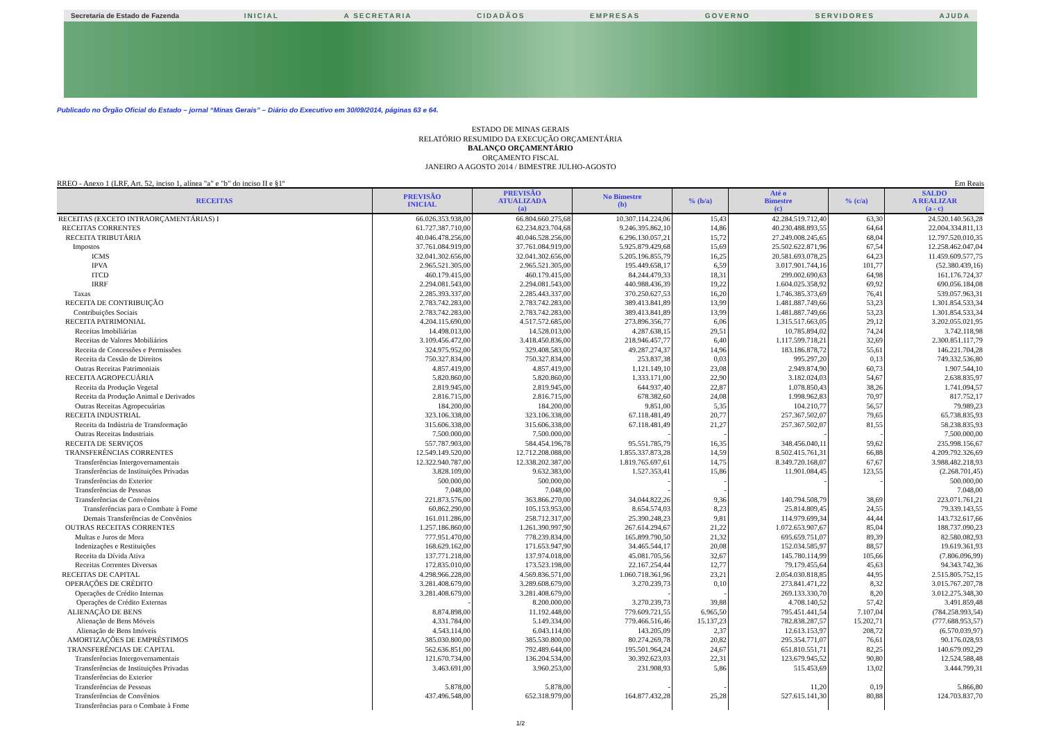Secretaria de Estado de Fazenda INICIAL A SECRETARIA CIDADÃOS EMPRESAS GOVERNO SERVIDORES AJUDA
Publicado no Órgão Oficial do Estado – jornal “Minas Gerais” – Diário do Executivo em 30/09/2014, páginas 63 e 64.
ESTADO DE MINAS GERAIS
RELATÓRIO RESUMIDO DA EXECUÇÃO ORÇAMENTÁRIA
BALANÇO ORÇAMENTÁRIO
ORÇAMENTO FISCAL
JANEIRO A AGOSTO 2014 / BIMESTRE JULHO-AGOSTO
RREO - Anexo 1 (LRF, Art. 52, inciso 1, alínea "a" e "b" do inciso II e §1º Em Reais
| RECEITAS | PREVISÃO INICIAL | PREVISÃO ATUALIZADA (a) | No Bimestre (b) | % (b/a) | Até o Bimestre (c) | % (c/a) | SALDO A REALIZAR (a - c) |
| --- | --- | --- | --- | --- | --- | --- | --- |
| RECEITAS (EXCETO INTRAORÇAMENTÁRIAS) I | 66.026.353.938,00 | 66.804.660.275,68 | 10.307.114.224,06 | 15,43 | 42.284.519.712,40 | 63,30 | 24.520.140.563,28 |
| RECEITAS CORRENTES | 61.727.387.710,00 | 62.234.823.704,68 | 9.246.395.862,10 | 14,86 | 40.230.488.893,55 | 64,64 | 22.004.334.811,13 |
| RECEITA TRIBUTÁRIA | 40.046.478.256,00 | 40.046.528.256,00 | 6.296.130.057,21 | 15,72 | 27.249.008.245,65 | 68,04 | 12.797.520.010,35 |
| Impostos | 37.761.084.919,00 | 37.761.084.919,00 | 5.925.879.429,68 | 15,69 | 25.502.622.871,96 | 67,54 | 12.258.462.047,04 |
| ICMS | 32.041.302.656,00 | 32.041.302.656,00 | 5.205.196.855,79 | 16,25 | 20.581.693.078,25 | 64,23 | 11.459.609.577,75 |
| IPVA | 2.965.521.305,00 | 2.965.521.305,00 | 195.449.658,17 | 6,59 | 3.017.901.744,16 | 101,77 | (52.380.439,16) |
| ITCD | 460.179.415,00 | 460.179.415,00 | 84.244.479,33 | 18,31 | 299.002.690,63 | 64,98 | 161.176.724,37 |
| IRRF | 2.294.081.543,00 | 2.294.081.543,00 | 440.988.436,39 | 19,22 | 1.604.025.358,92 | 69,92 | 690.056.184,08 |
| Taxas | 2.285.393.337,00 | 2.285.443.337,00 | 370.250.627,53 | 16,20 | 1.746.385.373,69 | 76,41 | 539.057.963,31 |
| RECEITA DE CONTRIBUIÇÃO | 2.783.742.283,00 | 2.783.742.283,00 | 389.413.841,89 | 13,99 | 1.481.887.749,66 | 53,23 | 1.301.854.533,34 |
| Contribuições Sociais | 2.783.742.283,00 | 2.783.742.283,00 | 389.413.841,89 | 13,99 | 1.481.887.749,66 | 53,23 | 1.301.854.533,34 |
| RECEITA PATRIMONIAL | 4.204.115.690,00 | 4.517.572.685,00 | 273.896.356,77 | 6,06 | 1.315.517.663,05 | 29,12 | 3.202.055.021,95 |
| Receitas Imobiliárias | 14.498.013,00 | 14.528.013,00 | 4.287.638,15 | 29,51 | 10.785.894,02 | 74,24 | 3.742.118,98 |
| Receitas de Valores Mobiliários | 3.109.456.472,00 | 3.418.450.836,00 | 218.946.457,77 | 6,40 | 1.117.599.718,21 | 32,69 | 2.300.851.117,79 |
| Receita de Concessões e Permissões | 324.975.952,00 | 329.408.583,00 | 49.287.274,37 | 14,96 | 183.186.878,72 | 55,61 | 146.221.704,28 |
| Receita da Cessão de Direitos | 750.327.834,00 | 750.327.834,00 | 253.837,38 | 0,03 | 995.297,20 | 0,13 | 749.332.536,80 |
| Outras Receitas Patrimoniais | 4.857.419,00 | 4.857.419,00 | 1.121.149,10 | 23,08 | 2.949.874,90 | 60,73 | 1.907.544,10 |
| RECEITA AGROPECUÁRIA | 5.820.860,00 | 5.820.860,00 | 1.333.171,00 | 22,90 | 3.182.024,03 | 54,67 | 2.638.835,97 |
| Receita da Produção Vegetal | 2.819.945,00 | 2.819.945,00 | 644.937,40 | 22,87 | 1.078.850,43 | 38,26 | 1.741.094,57 |
| Receita da Produção Animal e Derivados | 2.816.715,00 | 2.816.715,00 | 678.382,60 | 24,08 | 1.998.962,83 | 70,97 | 817.752,17 |
| Outras Receitas Agropecuárias | 184.200,00 | 184.200,00 | 9.851,00 | 5,35 | 104.210,77 | 56,57 | 79.989,23 |
| RECEITA INDUSTRIAL | 323.106.338,00 | 323.106.338,00 | 67.118.481,49 | 20,77 | 257.367.502,07 | 79,65 | 65.738.835,93 |
| Receita da Indústria de Transformação | 315.606.338,00 | 315.606.338,00 | 67.118.481,49 | 21,27 | 257.367.502,07 | 81,55 | 58.238.835,93 |
| Outras Receitas Industriais | 7.500.000,00 | 7.500.000,00 | - | - | - | - | 7.500.000,00 |
| RECEITA DE SERVIÇOS | 557.787.903,00 | 584.454.196,78 | 95.551.785,79 | 16,35 | 348.456.040,11 | 59,62 | 235.998.156,67 |
| TRANSFERÊNCIAS CORRENTES | 12.549.149.520,00 | 12.712.208.088,00 | 1.855.337.873,28 | 14,59 | 8.502.415.761,31 | 66,88 | 4.209.792.326,69 |
| Transferências Intergovernamentais | 12.322.940.787,00 | 12.338.202.387,00 | 1.819.765.697,61 | 14,75 | 8.349.720.168,07 | 67,67 | 3.988.482.218,93 |
| Transferências de Instituições Privadas | 3.828.109,00 | 9.632.383,00 | 1.527.353,41 | 15,86 | 11.901.084,45 | 123,55 | (2.268.701,45) |
| Transferências do Exterior | 500.000,00 | 500.000,00 | - | - | - | - | 500.000,00 |
| Transferências de Pessoas | 7.048,00 | 7.048,00 | - | - | | | 7.048,00 |
| Transferências de Convênios | 221.873.576,00 | 363.866.270,00 | 34.044.822,26 | 9,36 | 140.794.508,79 | 38,69 | 223.071.761,21 |
| Transferências para o Combate à Fome | 60.862.290,00 | 105.153.953,00 | 8.654.574,03 | 8,23 | 25.814.809,45 | 24,55 | 79.339.143,55 |
| Demais Transferências de Convênios | 161.011.286,00 | 258.712.317,00 | 25.390.248,23 | 9,81 | 114.979.699,34 | 44,44 | 143.732.617,66 |
| OUTRAS RECEITAS CORRENTES | 1.257.186.860,00 | 1.261.390.997,90 | 267.614.294,67 | 21,22 | 1.072.653.907,67 | 85,04 | 188.737.090,23 |
| Multas e Juros de Mora | 777.951.470,00 | 778.239.834,00 | 165.899.790,50 | 21,32 | 695.659.751,07 | 89,39 | 82.580.082,93 |
| Indenizações e Restituições | 168.629.162,00 | 171.653.947,90 | 34.465.544,17 | 20,08 | 152.034.585,97 | 88,57 | 19.619.361,93 |
| Receita da Dívida Ativa | 137.771.218,00 | 137.974.018,00 | 45.081.705,56 | 32,67 | 145.780.114,99 | 105,66 | (7.806.096,99) |
| Receitas Correntes Diversas | 172.835.010,00 | 173.523.198,00 | 22.167.254,44 | 12,77 | 79.179.455,64 | 45,63 | 94.343.742,36 |
| RECEITAS DE CAPITAL | 4.298.966.228,00 | 4.569.836.571,00 | 1.060.718.361,96 | 23,21 | 2.054.030.818,85 | 44,95 | 2.515.805.752,15 |
| OPERAÇÕES DE CRÉDITO | 3.281.408.679,00 | 3.289.608.679,00 | 3.270.239,73 | 0,10 | 273.841.471,22 | 8,32 | 3.015.767.207,78 |
| Operações de Crédito Internas | 3.281.408.679,00 | 3.281.408.679,00 | - | - | 269.133.330,70 | 8,20 | 3.012.275.348,30 |
| Operações de Crédito Externas | - | 8.200.000,00 | 3.270.239,73 | 39,88 | 4.708.140,52 | 57,42 | 3.491.859,48 |
| ALIENAÇÃO DE BENS | 8.874.898,00 | 11.192.448,00 | 779.609.721,55 | 6.965,50 | 795.451.441,54 | 7.107,04 | (784.258.993,54) |
| Alienação de Bens Móveis | 4.331.784,00 | 5.149.334,00 | 779.466.516,46 | 15.137,23 | 782.838.287,57 | 15.202,71 | (777.688.953,57) |
| Alienação de Bens Imóveis | 4.543.114,00 | 6.043.114,00 | 143.205,09 | 2,37 | 12.613.153,97 | 208,72 | (6.570.039,97) |
| AMORTIZAÇÕES DE EMPRÉSTIMOS | 385.030.800,00 | 385.530.800,00 | 80.274.269,78 | 20,82 | 295.354.771,07 | 76,61 | 90.176.028,93 |
| TRANSFERÊNCIAS DE CAPITAL | 562.636.851,00 | 792.489.644,00 | 195.501.964,24 | 24,67 | 651.810.551,71 | 82,25 | 140.679.092,29 |
| Transferências Intergovernamentais | 121.670.734,00 | 136.204.534,00 | 30.392.623,03 | 22,31 | 123.679.945,52 | 90,80 | 12.524.588,48 |
| Transferências de Instituições Privadas | 3.463.691,00 | 3.960.253,00 | 231.908,93 | 5,86 | 515.453,69 | 13,02 | 3.444.799,31 |
| Transferências do Exterior | | | | | | | |
| Transferências de Pessoas | 5.878,00 | 5.878,00 | - | - | 11,20 | 0,19 | 5.866,80 |
| Transferências de Convênios | 437.496.548,00 | 652.318.979,00 | 164.877.432,28 | 25,28 | 527.615.141,30 | 80,88 | 124.703.837,70 |
| Transferências para o Combate à Fome | | | | | | | |
1/2